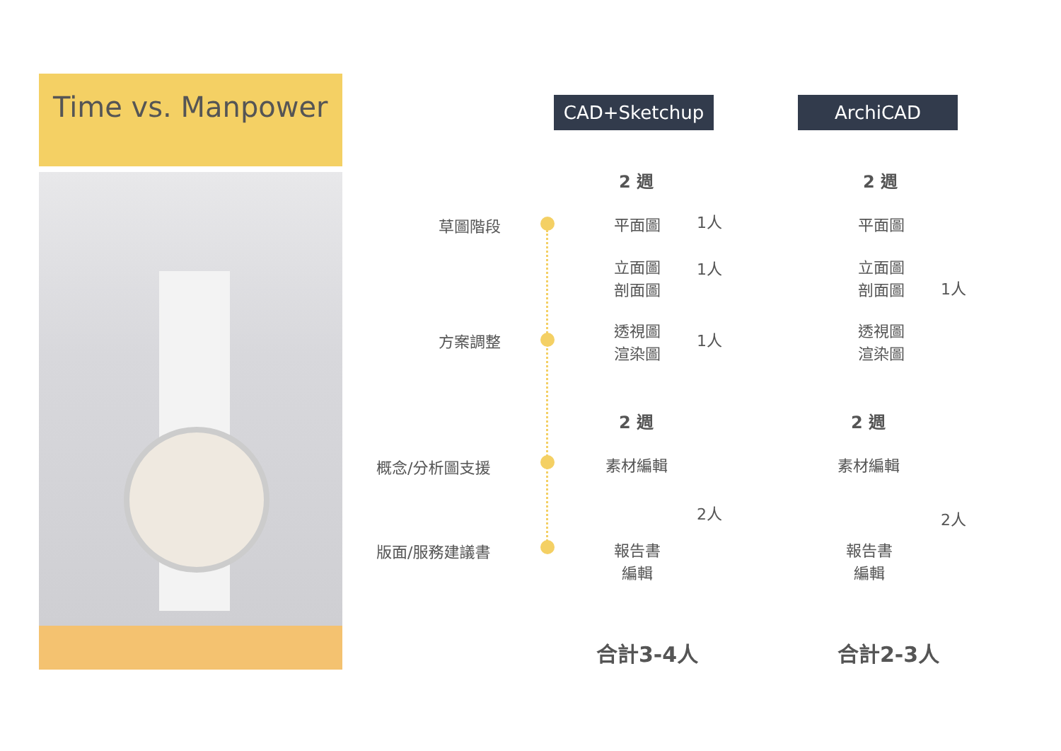Time vs. Manpower
CAD+Sketchup ArchiCAD
草圖階段
方案調整
概念/分析圖支援
版面/服務建議書
2 週
平面圖 1人
立面圖
剖面圖
1人
透視圖
渲染圖
1人
2 週
素材編輯
2人
報告書
編輯
合計3-4人
2 週
平面圖
立面圖
剖面圖
1人
透視圖
渲染圖
2 週
素材編輯
2人
報告書
編輯
合計2-3人